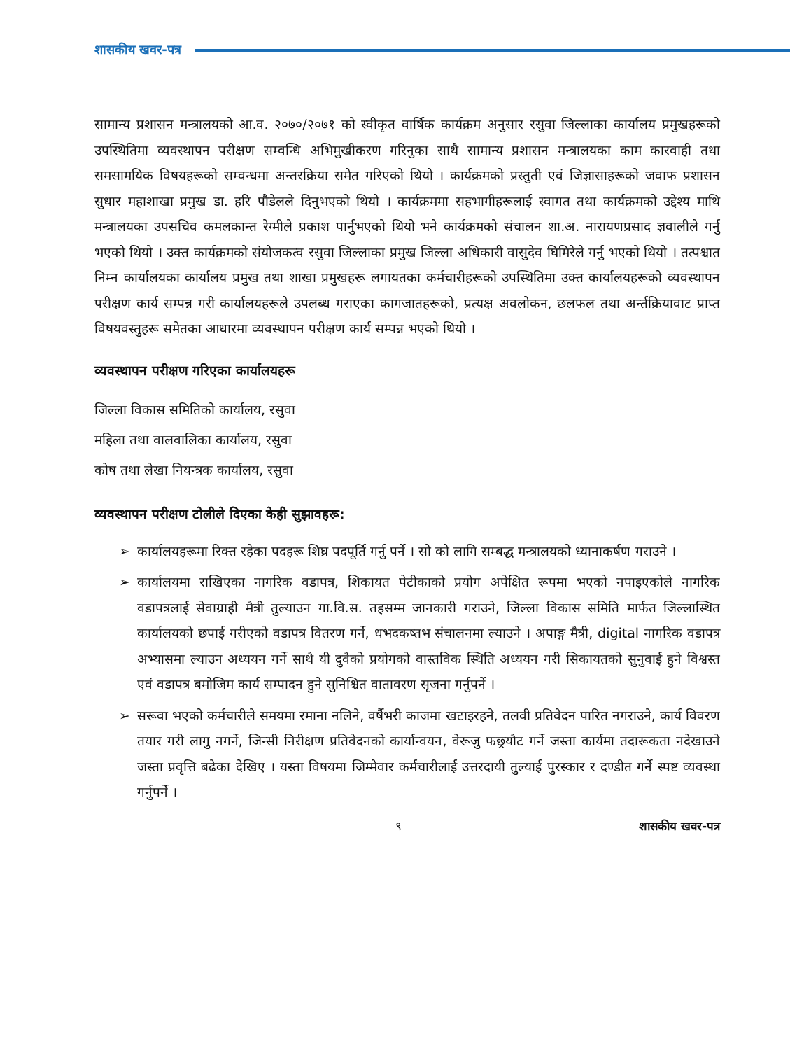शासकीय खवर-पत्र
सामान्य प्रशासन मन्त्रालयको आ.व. २०७०/२०७१ को स्वीकृत वार्षिक कार्यक्रम अनुसार रसुवा जिल्लाका कार्यालय प्रमुखहरूको उपस्थितिमा व्यवस्थापन परीक्षण सम्वन्धि अभिमुखीकरण गरिनुका साथै सामान्य प्रशासन मन्त्रालयका काम कारवाही तथा समसामयिक विषयहरूको सम्वन्धमा अन्तरक्रिया समेत गरिएको थियो । कार्यक्रमको प्रस्तुती एवं जिज्ञासाहरूको जवाफ प्रशासन सुधार महाशाखा प्रमुख डा. हरि पौडेलले दिनुभएको थियो । कार्यक्रममा सहभागीहरूलाई स्वागत तथा कार्यक्रमको उद्देश्य माथि मन्त्रालयका उपसचिव कमलकान्त रेग्मीले प्रकाश पार्नुभएको थियो भने कार्यक्रमको संचालन शा.अ. नारायणप्रसाद ज्ञवालीले गर्नु भएको थियो । उक्त कार्यक्रमको संयोजकत्व रसुवा जिल्लाका प्रमुख जिल्ला अधिकारी वासुदेव घिमिरेले गर्नु भएको थियो । तत्पश्चात निम्न कार्यालयका कार्यालय प्रमुख तथा शाखा प्रमुखहरू लगायतका कर्मचारीहरूको उपस्थितिमा उक्त कार्यालयहरूको व्यवस्थापन परीक्षण कार्य सम्पन्न गरी कार्यालयहरूले उपलब्ध गराएका कागजातहरूको, प्रत्यक्ष अवलोकन, छलफल तथा अर्न्तक्रियावाट प्राप्त विषयवस्तुहरू समेतका आधारमा व्यवस्थापन परीक्षण कार्य सम्पन्न भएको थियो ।
व्यवस्थापन परीक्षण गरिएका कार्यालयहरू
जिल्ला विकास समितिको कार्यालय, रसुवा
महिला तथा वालवालिका कार्यालय, रसुवा
कोष तथा लेखा नियन्त्रक कार्यालय, रसुवा
व्यवस्थापन परीक्षण टोलीले दिएका केही सुझावहरू:
➢ कार्यालयहरूमा रिक्त रहेका पदहरू शिघ्र पदपूर्ति गर्नु पर्ने । सो को लागि सम्बद्ध मन्त्रालयको ध्यानाकर्षण गराउने ।
➢ कार्यालयमा राखिएका नागरिक वडापत्र, शिकायत पेटीकाको प्रयोग अपेक्षित रूपमा भएको नपाइएकोले नागरिक वडापत्रलाई सेवाग्राही मैत्री तुल्याउन गा.वि.स. तहसम्म जानकारी गराउने, जिल्ला विकास समिति मार्फत जिल्लास्थित कार्यालयको छपाई गरीएको वडापत्र वितरण गर्ने, धभदकष्तभ संचालनमा ल्याउने । अपाङ्ग मैत्री, digital नागरिक वडापत्र अभ्यासमा ल्याउन अध्ययन गर्ने साथै यी दुवैको प्रयोगको वास्तविक स्थिति अध्ययन गरी सिकायतको सुनुवाई हुने विश्वस्त एवं वडापत्र बमोजिम कार्य सम्पादन हुने सुनिश्चित वातावरण सृजना गर्नुपर्ने ।
➢ सरूवा भएको कर्मचारीले समयमा रमाना नलिने, वर्षैभरी काजमा खटाइरहने, तलवी प्रतिवेदन पारित नगराउने, कार्य विवरण तयार गरी लागु नगर्ने, जिन्सी निरीक्षण प्रतिवेदनको कार्यान्वयन, वेरूजु फछ्र्यौट गर्ने जस्ता कार्यमा तदारूकता नदेखाउने जस्ता प्रवृत्ति बढेका देखिए । यस्ता विषयमा जिम्मेवार कर्मचारीलाई उत्तरदायी तुल्याई पुरस्कार र दण्डीत गर्ने स्पष्ट व्यवस्था गर्नुपर्ने ।
९ शासकीय खवर-पत्र